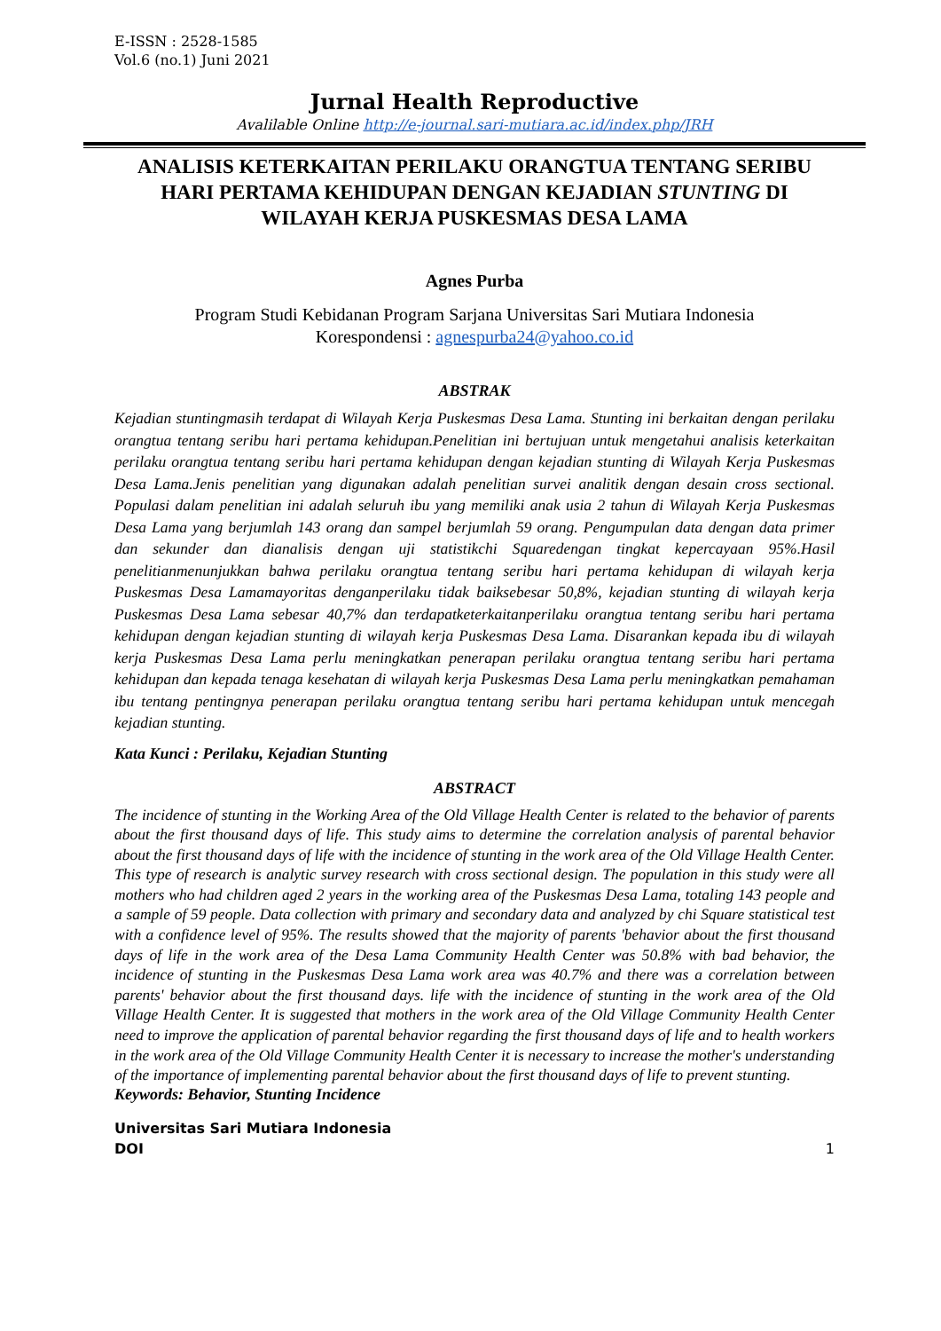E-ISSN : 2528-1585
Vol.6 (no.1) Juni 2021
Jurnal Health Reproductive
Avalilable Online http://e-journal.sari-mutiara.ac.id/index.php/JRH
ANALISIS KETERKAITAN PERILAKU ORANGTUA TENTANG SERIBU HARI PERTAMA KEHIDUPAN DENGAN KEJADIAN STUNTING DI WILAYAH KERJA PUSKESMAS DESA LAMA
Agnes Purba
Program Studi Kebidanan Program Sarjana Universitas Sari Mutiara Indonesia
Korespondensi : agnespurba24@yahoo.co.id
ABSTRAK
Kejadian stuntingmasih terdapat di Wilayah Kerja Puskesmas Desa Lama. Stunting ini berkaitan dengan perilaku orangtua tentang seribu hari pertama kehidupan.Penelitian ini bertujuan untuk mengetahui analisis keterkaitan perilaku orangtua tentang seribu hari pertama kehidupan dengan kejadian stunting di Wilayah Kerja Puskesmas Desa Lama.Jenis penelitian yang digunakan adalah penelitian survei analitik dengan desain cross sectional. Populasi dalam penelitian ini adalah seluruh ibu yang memiliki anak usia 2 tahun di Wilayah Kerja Puskesmas Desa Lama yang berjumlah 143 orang dan sampel berjumlah 59 orang. Pengumpulan data dengan data primer dan sekunder dan dianalisis dengan uji statistikchi Squaredengan tingkat kepercayaan 95%.Hasil penelitianmenunjukkan bahwa perilaku orangtua tentang seribu hari pertama kehidupan di wilayah kerja Puskesmas Desa Lamamayoritas denganperilaku tidak baiksebesar 50,8%, kejadian stunting di wilayah kerja Puskesmas Desa Lama sebesar 40,7% dan terdapatketerkaitanperilaku orangtua tentang seribu hari pertama kehidupan dengan kejadian stunting di wilayah kerja Puskesmas Desa Lama. Disarankan kepada ibu di wilayah kerja Puskesmas Desa Lama perlu meningkatkan penerapan perilaku orangtua tentang seribu hari pertama kehidupan dan kepada tenaga kesehatan di wilayah kerja Puskesmas Desa Lama perlu meningkatkan pemahaman ibu tentang pentingnya penerapan perilaku orangtua tentang seribu hari pertama kehidupan untuk mencegah kejadian stunting.
Kata Kunci : Perilaku, Kejadian Stunting
ABSTRACT
The incidence of stunting in the Working Area of the Old Village Health Center is related to the behavior of parents about the first thousand days of life. This study aims to determine the correlation analysis of parental behavior about the first thousand days of life with the incidence of stunting in the work area of the Old Village Health Center. This type of research is analytic survey research with cross sectional design. The population in this study were all mothers who had children aged 2 years in the working area of the Puskesmas Desa Lama, totaling 143 people and a sample of 59 people. Data collection with primary and secondary data and analyzed by chi Square statistical test with a confidence level of 95%. The results showed that the majority of parents 'behavior about the first thousand days of life in the work area of the Desa Lama Community Health Center was 50.8% with bad behavior, the incidence of stunting in the Puskesmas Desa Lama work area was 40.7% and there was a correlation between parents' behavior about the first thousand days. life with the incidence of stunting in the work area of the Old Village Health Center. It is suggested that mothers in the work area of the Old Village Community Health Center need to improve the application of parental behavior regarding the first thousand days of life and to health workers in the work area of the Old Village Community Health Center it is necessary to increase the mother's understanding of the importance of implementing parental behavior about the first thousand days of life to prevent stunting.
Keywords: Behavior, Stunting Incidence
Universitas Sari Mutiara Indonesia
DOI
1